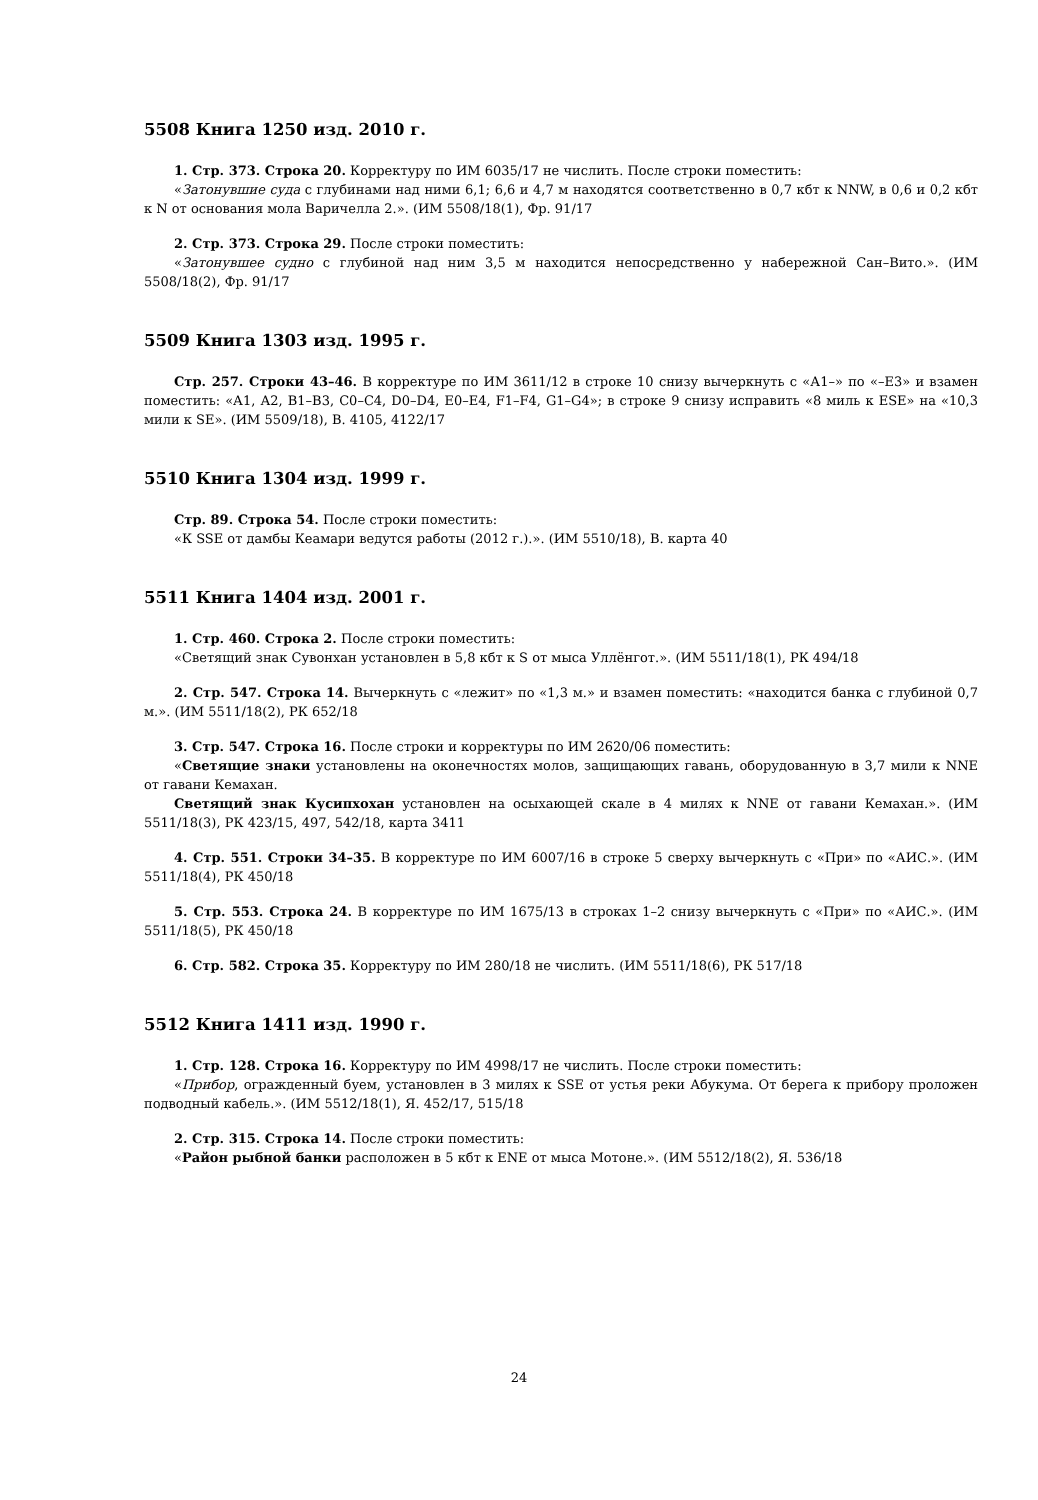5508 Книга 1250 изд. 2010 г.
1. Стр. 373. Строка 20. Корректуру по ИМ 6035/17 не числить. После строки поместить:
«Затонувшие суда с глубинами над ними 6,1; 6,6 и 4,7 м находятся соответственно в 0,7 кбт к NNW, в 0,6 и 0,2 кбт к N от основания мола Варичелла 2.». (ИМ 5508/18(1), Фр. 91/17
2. Стр. 373. Строка 29. После строки поместить:
«Затонувшее судно с глубиной над ним 3,5 м находится непосредственно у набережной Сан–Вито.». (ИМ 5508/18(2), Фр. 91/17
5509 Книга 1303 изд. 1995 г.
Стр. 257. Строки 43–46. В корректуре по ИМ 3611/12 в строке 10 снизу вычеркнуть с «А1–» по «–Е3» и взамен поместить: «А1, А2, В1–В3, С0–С4, D0–D4, Е0–Е4, F1–F4, G1–G4»; в строке 9 снизу исправить «8 миль к ESE» на «10,3 мили к SE». (ИМ 5509/18), В. 4105, 4122/17
5510 Книга 1304 изд. 1999 г.
Стр. 89. Строка 54. После строки поместить:
«К SSE от дамбы Кеамари ведутся работы (2012 г.).». (ИМ 5510/18), В. карта 40
5511 Книга 1404 изд. 2001 г.
1. Стр. 460. Строка 2. После строки поместить:
«Светящий знак Сувонхан установлен в 5,8 кбт к S от мыса Уллёнгот.». (ИМ 5511/18(1), РК 494/18
2. Стр. 547. Строка 14. Вычеркнуть с «лежит» по «1,3 м.» и взамен поместить: «находится банка с глубиной 0,7 м.». (ИМ 5511/18(2), РК 652/18
3. Стр. 547. Строка 16. После строки и корректуры по ИМ 2620/06 поместить:
«Светящие знаки установлены на оконечностях молов, защищающих гавань, оборудованную в 3,7 мили к NNE от гавани Кемахан.
Светящий знак Кусипхохан установлен на осыхающей скале в 4 милях к NNE от гавани Кемахан.». (ИМ 5511/18(3), РК 423/15, 497, 542/18, карта 3411
4. Стр. 551. Строки 34–35. В корректуре по ИМ 6007/16 в строке 5 сверху вычеркнуть с «При» по «АИС.». (ИМ 5511/18(4), РК 450/18
5. Стр. 553. Строка 24. В корректуре по ИМ 1675/13 в строках 1–2 снизу вычеркнуть с «При» по «АИС.». (ИМ 5511/18(5), РК 450/18
6. Стр. 582. Строка 35. Корректуру по ИМ 280/18 не числить. (ИМ 5511/18(6), РК 517/18
5512 Книга 1411 изд. 1990 г.
1. Стр. 128. Строка 16. Корректуру по ИМ 4998/17 не числить. После строки поместить:
«Прибор, огражденный буем, установлен в 3 милях к SSE от устья реки Абукума. От берега к прибору проложен подводный кабель.». (ИМ 5512/18(1), Я. 452/17, 515/18
2. Стр. 315. Строка 14. После строки поместить:
«Район рыбной банки расположен в 5 кбт к ENE от мыса Мотоне.». (ИМ 5512/18(2), Я. 536/18
24